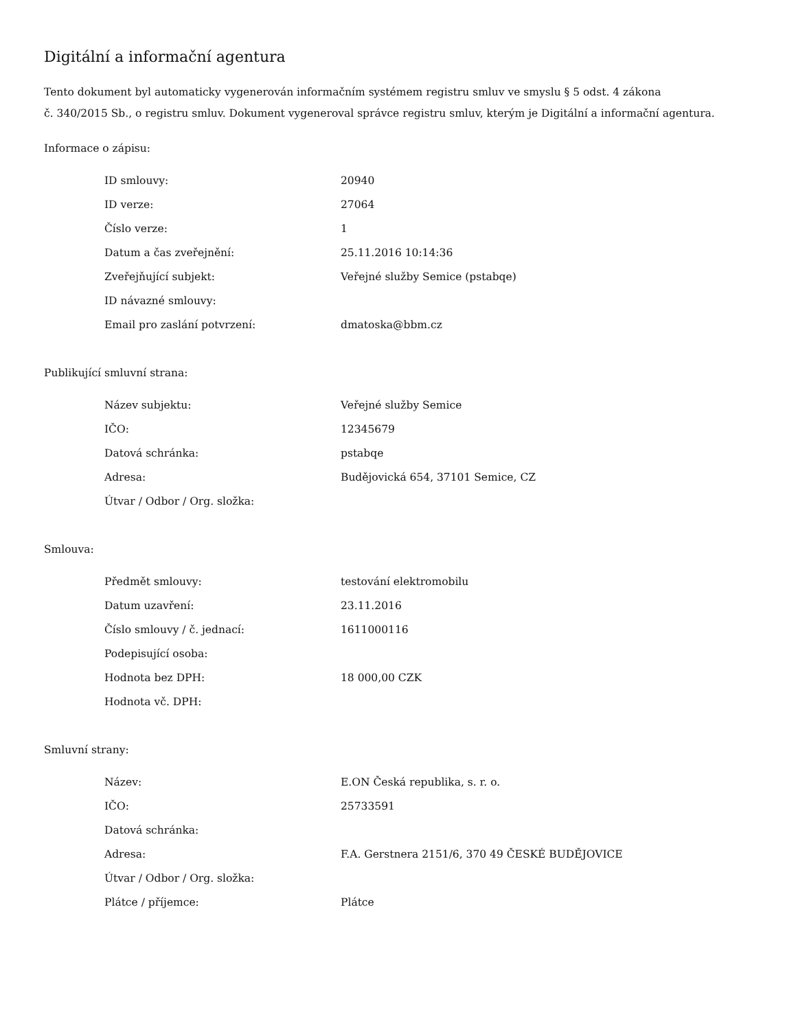Digitální a informační agentura
Tento dokument byl automaticky vygenerován informačním systémem registru smluv ve smyslu § 5 odst. 4 zákona
č. 340/2015 Sb., o registru smluv. Dokument vygeneroval správce registru smluv, kterým je Digitální a informační agentura.
Informace o zápisu:
| ID smlouvy: | 20940 |
| ID verze: | 27064 |
| Číslo verze: | 1 |
| Datum a čas zveřejnění: | 25.11.2016 10:14:36 |
| Zveřejňující subjekt: | Veřejné služby Semice (pstabqe) |
| ID návazné smlouvy: | |
| Email pro zaslání potvrzení: | dmatoska@bbm.cz |
Publikující smluvní strana:
| Název subjektu: | Veřejné služby Semice |
| IČO: | 12345679 |
| Datová schránka: | pstabqe |
| Adresa: | Budějovická 654, 37101 Semice, CZ |
| Útvar / Odbor / Org. složka: | |
Smlouva:
| Předmět smlouvy: | testování elektromobilu |
| Datum uzavření: | 23.11.2016 |
| Číslo smlouvy / č. jednací: | 1611000116 |
| Podepisující osoba: | |
| Hodnota bez DPH: | 18 000,00 CZK |
| Hodnota vč. DPH: | |
Smluvní strany:
| Název: | E.ON Česká republika, s. r. o. |
| IČO: | 25733591 |
| Datová schránka: | |
| Adresa: | F.A. Gerstnera 2151/6, 370 49 ČESKÉ BUDĚJOVICE |
| Útvar / Odbor / Org. složka: | |
| Plátce / příjemce: | Plátce |